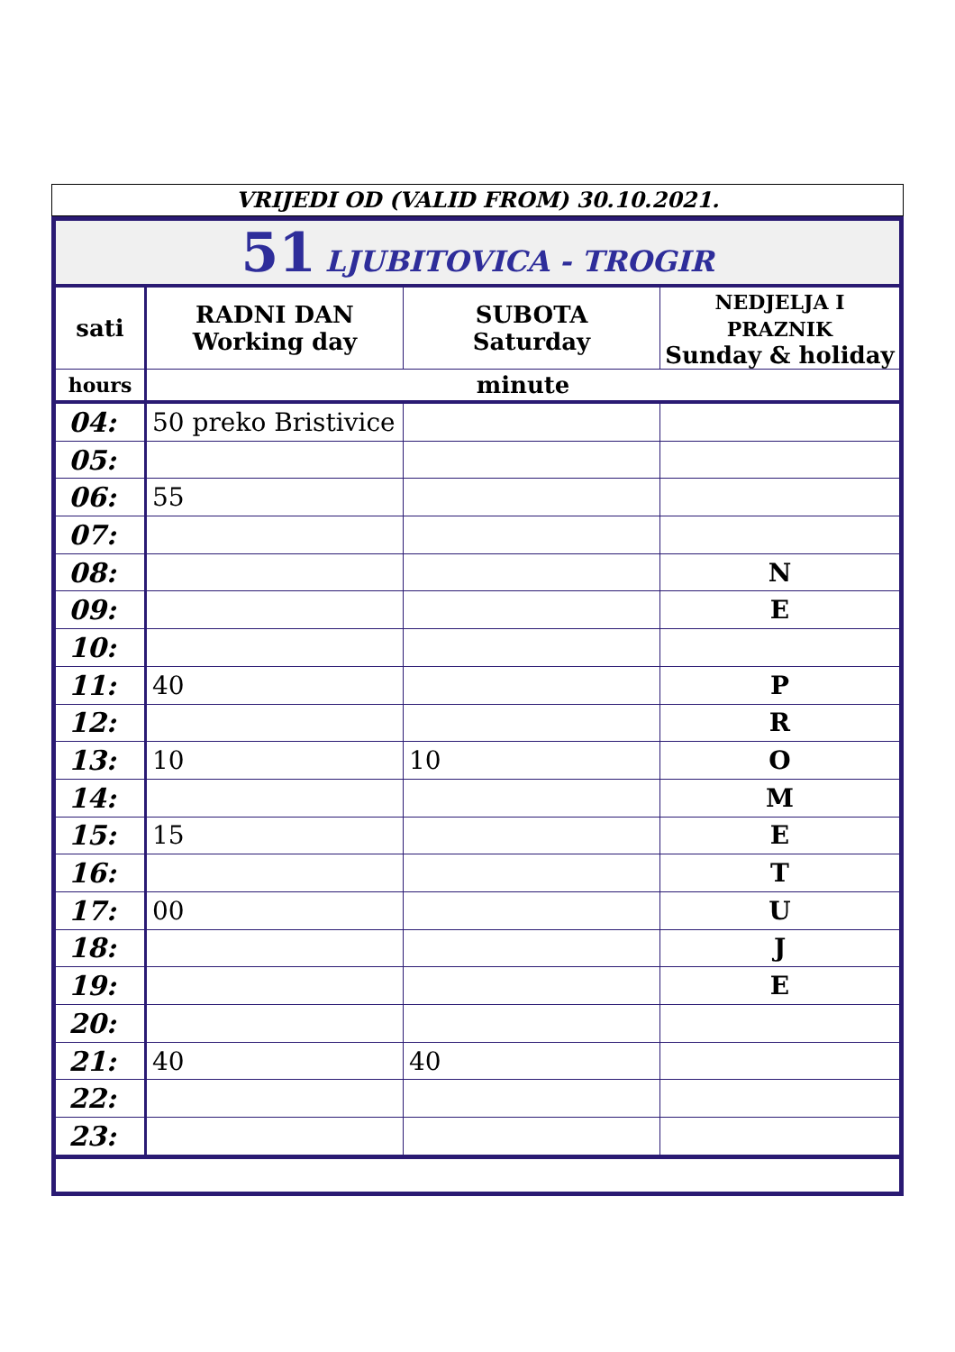VRIJEDI OD (VALID FROM) 30.10.2021.
| 51 LJUBITOVICA - TROGIR | | | |
| sati | RADNI DAN Working day | SUBOTA Saturday | NEDJELJA I PRAZNIK Sunday & holiday |
| hours | minute | | |
| 04: | 50 preko Bristivice | | |
| 05: | | | |
| 06: | 55 | | |
| 07: | | | |
| 08: | | | N |
| 09: | | | E |
| 10: | | | |
| 11: | 40 | | P |
| 12: | | | R |
| 13: | 10 | 10 | O |
| 14: | | | M |
| 15: | 15 | | E |
| 16: | | | T |
| 17: | 00 | | U |
| 18: | | | J |
| 19: | | | E |
| 20: | | | |
| 21: | 40 | 40 | |
| 22: | | | |
| 23: | | | |